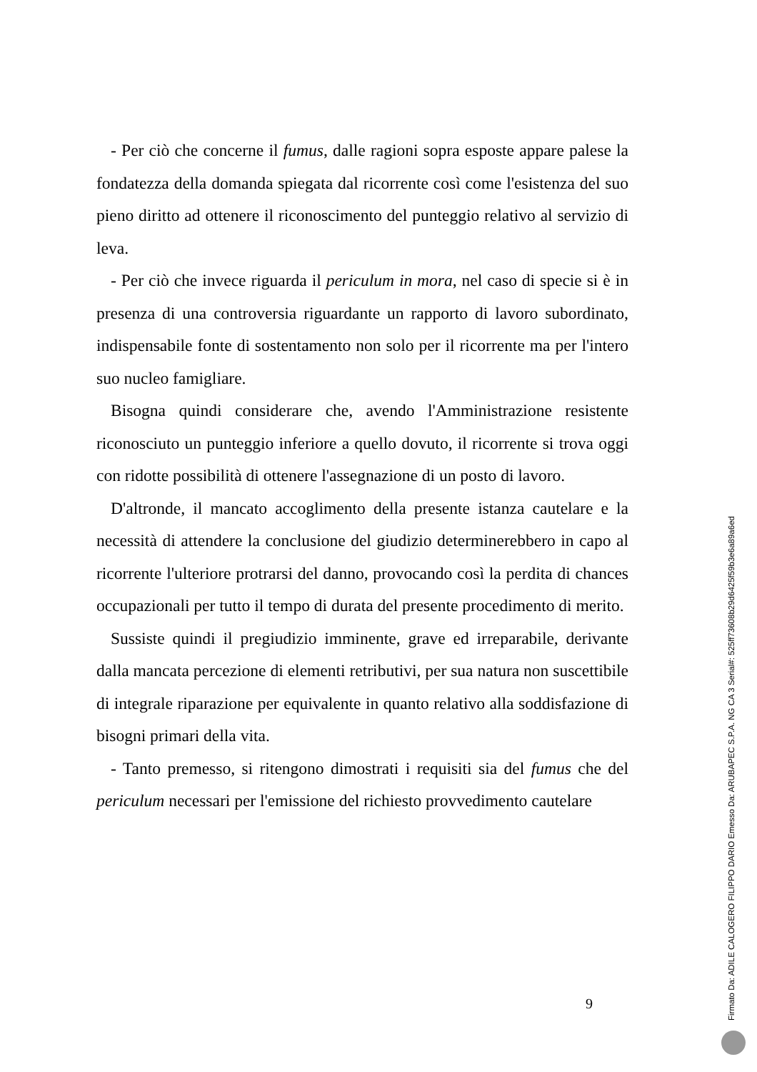- Per ciò che concerne il fumus, dalle ragioni sopra esposte appare palese la fondatezza della domanda spiegata dal ricorrente così come l'esistenza del suo pieno diritto ad ottenere il riconoscimento del punteggio relativo al servizio di leva.
- Per ciò che invece riguarda il periculum in mora, nel caso di specie si è in presenza di una controversia riguardante un rapporto di lavoro subordinato, indispensabile fonte di sostentamento non solo per il ricorrente ma per l'intero suo nucleo famigliare.
Bisogna quindi considerare che, avendo l'Amministrazione resistente riconosciuto un punteggio inferiore a quello dovuto, il ricorrente si trova oggi con ridotte possibilità di ottenere l'assegnazione di un posto di lavoro.
D'altronde, il mancato accoglimento della presente istanza cautelare e la necessità di attendere la conclusione del giudizio determinerebbero in capo al ricorrente l'ulteriore protrarsi del danno, provocando così la perdita di chances occupazionali per tutto il tempo di durata del presente procedimento di merito.
Sussiste quindi il pregiudizio imminente, grave ed irreparabile, derivante dalla mancata percezione di elementi retributivi, per sua natura non suscettibile di integrale riparazione per equivalente in quanto relativo alla soddisfazione di bisogni primari della vita.
- Tanto premesso, si ritengono dimostrati i requisiti sia del fumus che del periculum necessari per l'emissione del richiesto provvedimento cautelare
9
Firmato Da: ADILE CALOGERO FILIPPO DARIO Emesso Da: ARUBAPEC S.P.A. NG CA 3 Serial#: 525ff73608b29d6425f59b3e6a89a6ed